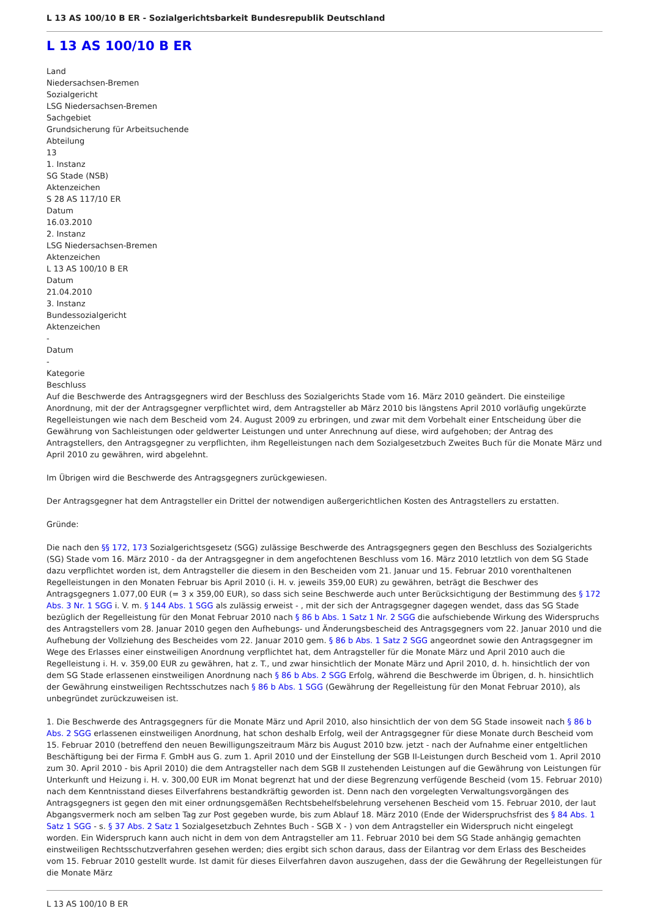L 13 AS 100/10 B ER - Sozialgerichtsbarkeit Bundesrepublik Deutschland
L 13 AS 100/10 B ER
Land
Niedersachsen-Bremen
Sozialgericht
LSG Niedersachsen-Bremen
Sachgebiet
Grundsicherung für Arbeitsuchende
Abteilung
13
1. Instanz
SG Stade (NSB)
Aktenzeichen
S 28 AS 117/10 ER
Datum
16.03.2010
2. Instanz
LSG Niedersachsen-Bremen
Aktenzeichen
L 13 AS 100/10 B ER
Datum
21.04.2010
3. Instanz
Bundessozialgericht
Aktenzeichen
-
Datum
-
Kategorie
Beschluss
Auf die Beschwerde des Antragsgegners wird der Beschluss des Sozialgerichts Stade vom 16. März 2010 geändert. Die einsteilige Anordnung, mit der der Antragsgegner verpflichtet wird, dem Antragsteller ab März 2010 bis längstens April 2010 vorläufig ungekürzte Regelleistungen wie nach dem Bescheid vom 24. August 2009 zu erbringen, und zwar mit dem Vorbehalt einer Entscheidung über die Gewährung von Sachleistungen oder geldwerter Leistungen und unter Anrechnung auf diese, wird aufgehoben; der Antrag des Antragstellers, den Antragsgegner zu verpflichten, ihm Regelleistungen nach dem Sozialgesetzbuch Zweites Buch für die Monate März und April 2010 zu gewähren, wird abgelehnt.
Im Übrigen wird die Beschwerde des Antragsgegners zurückgewiesen.
Der Antragsgegner hat dem Antragsteller ein Drittel der notwendigen außergerichtlichen Kosten des Antragstellers zu erstatten.
Gründe:
Die nach den §§ 172, 173 Sozialgerichtsgesetz (SGG) zulässige Beschwerde des Antragsgegners gegen den Beschluss des Sozialgerichts (SG) Stade vom 16. März 2010 - da der Antragsgegner in dem angefochtenen Beschluss vom 16. März 2010 letztlich von dem SG Stade dazu verpflichtet worden ist, dem Antragsteller die diesem in den Bescheiden vom 21. Januar und 15. Februar 2010 vorenthaltenen Regelleistungen in den Monaten Februar bis April 2010 (i. H. v. jeweils 359,00 EUR) zu gewähren, beträgt die Beschwer des Antragsgegners 1.077,00 EUR (= 3 x 359,00 EUR), so dass sich seine Beschwerde auch unter Berücksichtigung der Bestimmung des § 172 Abs. 3 Nr. 1 SGG i. V. m. § 144 Abs. 1 SGG als zulässig erweist - , mit der sich der Antragsgegner dagegen wendet, dass das SG Stade bezüglich der Regelleistung für den Monat Februar 2010 nach § 86 b Abs. 1 Satz 1 Nr. 2 SGG die aufschiebende Wirkung des Widerspruchs des Antragstellers vom 28. Januar 2010 gegen den Aufhebungs- und Änderungsbescheid des Antragsgegners vom 22. Januar 2010 und die Aufhebung der Vollziehung des Bescheides vom 22. Januar 2010 gem. § 86 b Abs. 1 Satz 2 SGG angeordnet sowie den Antragsgegner im Wege des Erlasses einer einstweiligen Anordnung verpflichtet hat, dem Antragsteller für die Monate März und April 2010 auch die Regelleistung i. H. v. 359,00 EUR zu gewähren, hat z. T., und zwar hinsichtlich der Monate März und April 2010, d. h. hinsichtlich der von dem SG Stade erlassenen einstweiligen Anordnung nach § 86 b Abs. 2 SGG Erfolg, während die Beschwerde im Übrigen, d. h. hinsichtlich der Gewährung einstweiligen Rechtsschutzes nach § 86 b Abs. 1 SGG (Gewährung der Regelleistung für den Monat Februar 2010), als unbegründet zurückzuweisen ist.
1. Die Beschwerde des Antragsgegners für die Monate März und April 2010, also hinsichtlich der von dem SG Stade insoweit nach § 86 b Abs. 2 SGG erlassenen einstweiligen Anordnung, hat schon deshalb Erfolg, weil der Antragsgegner für diese Monate durch Bescheid vom 15. Februar 2010 (betreffend den neuen Bewilligungszeitraum März bis August 2010 bzw. jetzt - nach der Aufnahme einer entgeltlichen Beschäftigung bei der Firma F. GmbH aus G. zum 1. April 2010 und der Einstellung der SGB II-Leistungen durch Bescheid vom 1. April 2010 zum 30. April 2010 - bis April 2010) die dem Antragsteller nach dem SGB II zustehenden Leistungen auf die Gewährung von Leistungen für Unterkunft und Heizung i. H. v. 300,00 EUR im Monat begrenzt hat und der diese Begrenzung verfügende Bescheid (vom 15. Februar 2010) nach dem Kenntnisstand dieses Eilverfahrens bestandkräftig geworden ist. Denn nach den vorgelegten Verwaltungsvorgängen des Antragsgegners ist gegen den mit einer ordnungsgemäßen Rechtsbehelfsbelehrung versehenen Bescheid vom 15. Februar 2010, der laut Abgangsvermerk noch am selben Tag zur Post gegeben wurde, bis zum Ablauf 18. März 2010 (Ende der Widerspruchsfrist des § 84 Abs. 1 Satz 1 SGG - s. § 37 Abs. 2 Satz 1 Sozialgesetzbuch Zehntes Buch - SGB X - ) von dem Antragsteller ein Widerspruch nicht eingelegt worden. Ein Widerspruch kann auch nicht in dem von dem Antragsteller am 11. Februar 2010 bei dem SG Stade anhängig gemachten einstweiligen Rechtsschutzverfahren gesehen werden; dies ergibt sich schon daraus, dass der Eilantrag vor dem Erlass des Bescheides vom 15. Februar 2010 gestellt wurde. Ist damit für dieses Eilverfahren davon auszugehen, dass der die Gewährung der Regelleistungen für die Monate März
L 13 AS 100/10 B ER